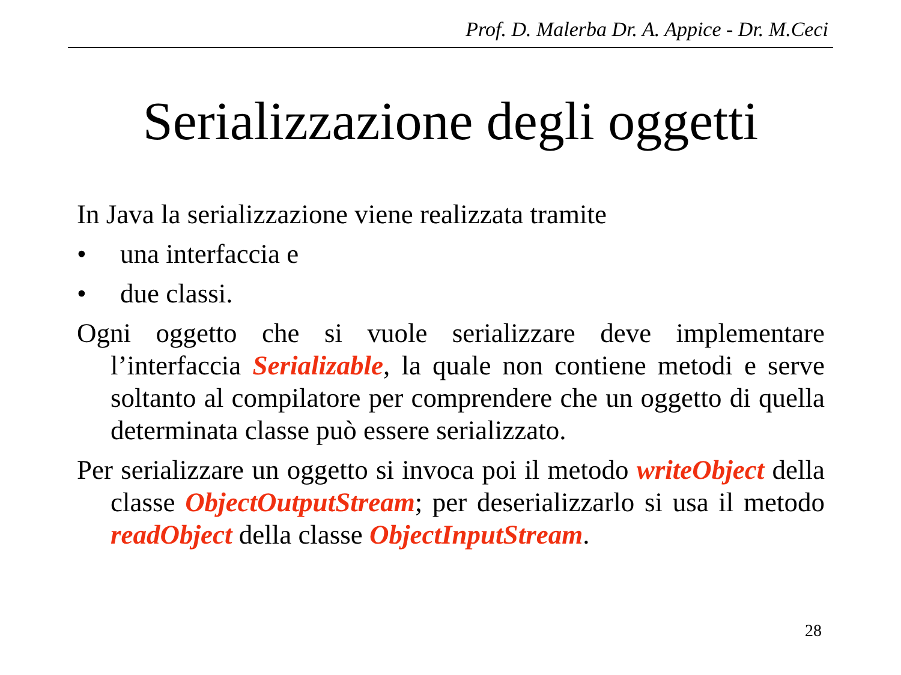Prof. D. Malerba Dr. A. Appice - Dr. M.Ceci
Serializzazione degli oggetti
In Java la serializzazione viene realizzata tramite
• una interfaccia e
• due classi.
Ogni oggetto che si vuole serializzare deve implementare l’interfaccia Serializable, la quale non contiene metodi e serve soltanto al compilatore per comprendere che un oggetto di quella determinata classe può essere serializzato.
Per serializzare un oggetto si invoca poi il metodo writeObject della classe ObjectOutputStream; per deserializzarlo si usa il metodo readObject della classe ObjectInputStream.
28